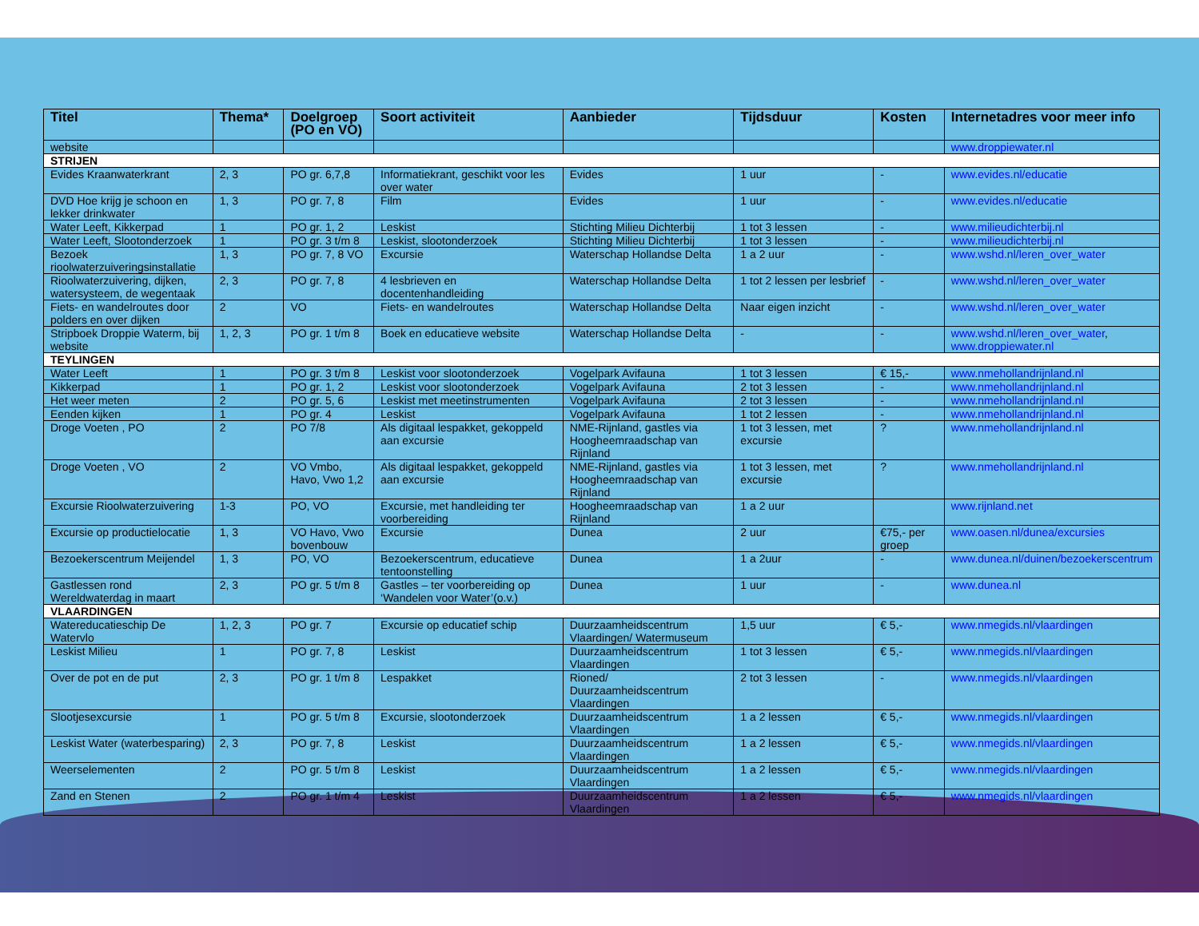| Titel | Thema* | Doelgroep (PO en VO) | Soort activiteit | Aanbieder | Tijdsduur | Kosten | Internetadres voor meer info |
| --- | --- | --- | --- | --- | --- | --- | --- |
| website | | | | | | | www.droppiewater.nl |
| STRIJEN | | | | | | | |
| Evides Kraanwaterkrant | 2, 3 | PO gr. 6,7,8 | Informatiekrant, geschikt voor les over water | Evides | 1 uur | - | www.evides.nl/educatie |
| DVD Hoe krijg je schoon en lekker drinkwater | 1, 3 | PO gr. 7, 8 | Film | Evides | 1 uur | - | www.evides.nl/educatie |
| Water Leeft, Kikkerpad | 1 | PO gr. 1, 2 | Leskist | Stichting Milieu Dichterbij | 1 tot 3 lessen | - | www.milieudichterbij.nl |
| Water Leeft, Slootonderzoek | 1 | PO gr. 3 t/m 8 | Leskist, slootonderzoek | Stichting Milieu Dichterbij | 1 tot 3 lessen | - | www.milieudichterbij.nl |
| Bezoek rioolwaterzuiveringsinstallatie | 1, 3 | PO gr. 7, 8 VO | Excursie | Waterschap Hollandse Delta | 1 a 2 uur | - | www.wshd.nl/leren_over_water |
| Rioolwaterzuivering, dijken, watersysteem, de wegentaak | 2, 3 | PO gr. 7, 8 | 4 lesbrieven en docentenhandleiding | Waterschap Hollandse Delta | 1 tot 2 lessen per lesbrief | - | www.wshd.nl/leren_over_water |
| Fiets- en wandelroutes door polders en over dijken | 2 | VO | Fiets- en wandelroutes | Waterschap Hollandse Delta | Naar eigen inzicht | - | www.wshd.nl/leren_over_water |
| Stripboek Droppie Waterm, bij website | 1, 2, 3 | PO gr. 1 t/m 8 | Boek en educatieve website | Waterschap Hollandse Delta | - | - | www.wshd.nl/leren_over_water , www.droppiewater.nl |
| TEYLINGEN | | | | | | | |
| Water Leeft | 1 | PO gr. 3 t/m 8 | Leskist voor slootonderzoek | Vogelpark Avifauna | 1 tot 3 lessen | € 15,- | www.nmehollandrijnland.nl |
| Kikkerpad | 1 | PO gr. 1, 2 | Leskist voor slootonderzoek | Vogelpark Avifauna | 2 tot 3 lessen | - | www.nmehollandrijnland.nl |
| Het weer meten | 2 | PO gr. 5, 6 | Leskist met meetinstrumenten | Vogelpark Avifauna | 2 tot 3 lessen | - | www.nmehollandrijnland.nl |
| Eenden kijken | 1 | PO gr. 4 | Leskist | Vogelpark Avifauna | 1 tot 2 lessen | - | www.nmehollandrijnland.nl |
| Droge Voeten , PO | 2 | PO 7/8 | Als digitaal lespakket, gekoppeld aan excursie | NME-Rijnland, gastles via Hoogheemraadschap van Rijnland | 1 tot 3 lessen, met excursie | ? | www.nmehollandrijnland.nl |
| Droge Voeten , VO | 2 | VO Vmbo, Havo, Vwo 1,2 | Als digitaal lespakket, gekoppeld aan excursie | NME-Rijnland, gastles via Hoogheemraadschap van Rijnland | 1 tot 3 lessen, met excursie | ? | www.nmehollandrijnland.nl |
| Excursie Rioolwaterzuivering | 1-3 | PO, VO | Excursie, met handleiding ter voorbereiding | Hoogheemraadschap van Rijnland | 1 a 2 uur | | www.rijnland.net |
| Excursie op productielocatie | 1, 3 | VO Havo, Vwo bovenbouw | Excursie | Dunea | 2 uur | €75,- per groep | www.oasen.nl/dunea/excursies |
| Bezoekerscentrum Meijendel | 1, 3 | PO, VO | Bezoekerscentrum, educatieve tentoonstelling | Dunea | 1 a 2uur | - | www.dunea.nl/duinen/bezoekerscentrum |
| Gastlessen rond Wereldwaterdag in maart | 2, 3 | PO gr. 5 t/m 8 | Gastles – ter voorbereiding op ‘Wandelen voor Water’(o.v.) | Dunea | 1 uur | - | www.dunea.nl |
| VLAARDINGEN | | | | | | | |
| Watereducatieschip De Watervlo | 1, 2, 3 | PO gr. 7 | Excursie op educatief schip | Duurzaamheidscentrum Vlaardingen/ Watermuseum | 1,5 uur | € 5,- | www.nmegids.nl/vlaardingen |
| Leskist Milieu | 1 | PO gr. 7, 8 | Leskist | Duurzaamheidscentrum Vlaardingen | 1 tot 3 lessen | € 5,- | www.nmegids.nl/vlaardingen |
| Over de pot en de put | 2, 3 | PO gr. 1 t/m 8 | Lespakket | Rioned/ Duurzaamheidscentrum Vlaardingen | 2 tot 3 lessen | - | www.nmegids.nl/vlaardingen |
| Slootjesexcursie | 1 | PO gr. 5 t/m 8 | Excursie, slootonderzoek | Duurzaamheidscentrum Vlaardingen | 1 a 2 lessen | € 5,- | www.nmegids.nl/vlaardingen |
| Leskist Water (waterbesparing) | 2, 3 | PO gr. 7, 8 | Leskist | Duurzaamheidscentrum Vlaardingen | 1 a 2 lessen | € 5,- | www.nmegids.nl/vlaardingen |
| Weerselementen | 2 | PO gr. 5 t/m 8 | Leskist | Duurzaamheidscentrum Vlaardingen | 1 a 2 lessen | € 5,- | www.nmegids.nl/vlaardingen |
| Zand en Stenen | 2 | PO gr. 1 t/m 4 | Leskist | Duurzaamheidscentrum Vlaardingen | 1 a 2 lessen | € 5,- | www.nmegids.nl/vlaardingen |